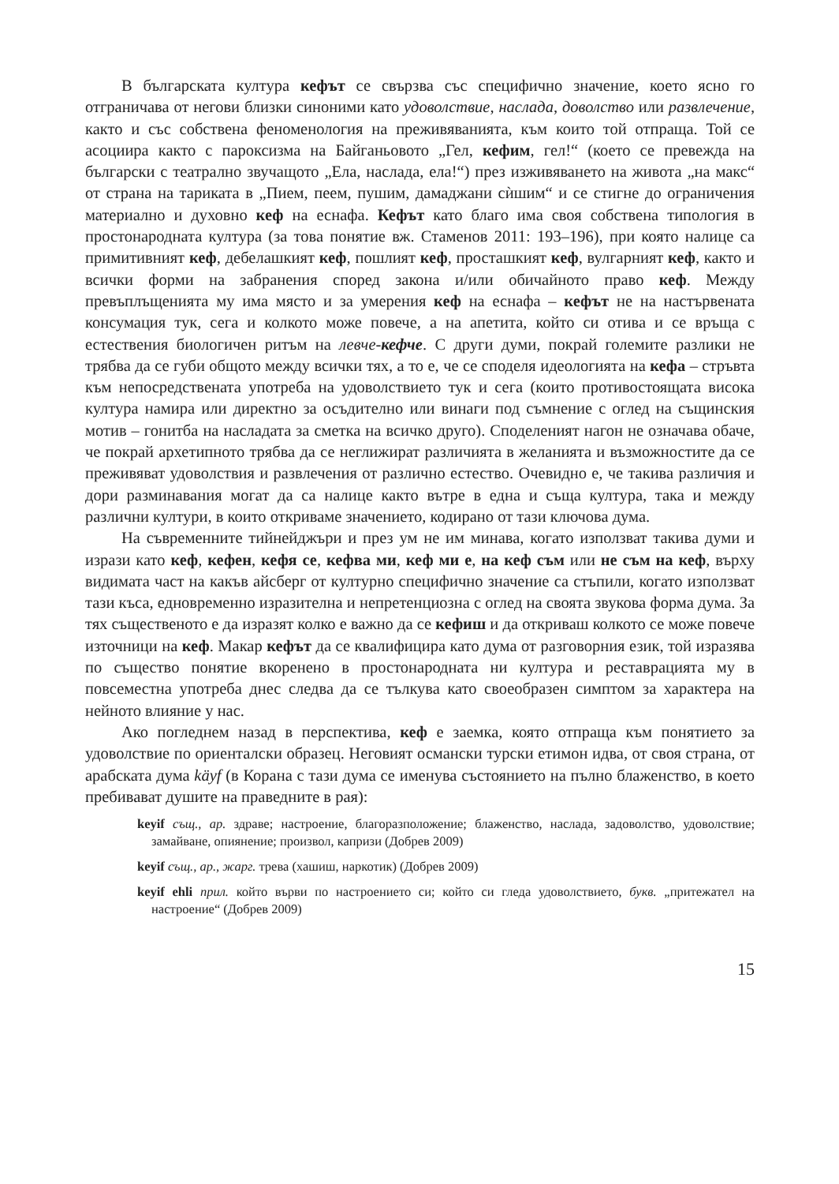В българската култура кефът се свързва със специфично значение, което ясно го отграничава от негови близки синоними като удоволствие, наслада, доволство или развлечение, както и със собствена феноменология на преживяванията, към които той отпраща. Той се асоциира както с пароксизма на Байганьовото „Гел, кефим, гел!“ (което се превежда на български с театрално звучащото „Ела, наслада, ела!“) през изживяването на живота „на макс“ от страна на тариката в „Пием, пеем, пушим, дамаджани сѝшим“ и се стигне до ограничения материално и духовно кеф на еснафа. Кефът като благо има своя собствена типология в простонародната култура (за това понятие вж. Стаменов 2011: 193–196), при която налице са примитивният кеф, дебелашкият кеф, пошлият кеф, просташкият кеф, вулгарният кеф, както и всички форми на забранения според закона и/или обичайното право кеф. Между превъплъщенията му има място и за умерения кеф на еснафа – кефът не на настървената консумация тук, сега и колкото може повече, а на апетита, който си отива и се връща с естествения биологичен ритъм на левче-кефче. С други думи, покрай големите разлики не трябва да се губи общото между всички тях, а то е, че се споделя идеологията на кефа – стръвта към непосредствената употреба на удоволствието тук и сега (които противостоящата висока култура намира или директно за осъдително или винаги под съмнение с оглед на същинския мотив – гонитба на насладата за сметка на всичко друго). Споделеният нагон не означава обаче, че покрай архетипното трябва да се неглижират различията в желанията и възможностите да се преживяват удоволствия и развлечения от различно естество. Очевидно е, че такива различия и дори разминавания могат да са налице както вътре в една и съща култура, така и между различни култури, в които откриваме значението, кодирано от тази ключова дума.
На съвременните тийнейджъри и през ум не им минава, когато използват такива думи и изрази като кеф, кефен, кефя се, кефва ми, кеф ми е, на кеф съм или не съм на кеф, върху видимата част на какъв айсберг от културно специфично значение са стъпили, когато използват тази къса, едновременно изразителна и непретенциозна с оглед на своята звукова форма дума. За тях същественото е да изразят колко е важно да се кефиш и да откриваш колкото се може повече източници на кеф. Макар кефът да се квалифицира като дума от разговорния език, той изразява по същество понятие вкоренено в простонародната ни култура и реставрацията му в повсеместна употреба днес следва да се тълкува като своеобразен симптом за характера на нейното влияние у нас.
Ако погледнем назад в перспектива, кеф е заемка, която отпраща към понятието за удоволствие по ориенталски образец. Неговият османски турски етимон идва, от своя страна, от арабската дума käyf (в Корана с тази дума се именува състоянието на пълно блаженство, в което пребивават душите на праведните в рая):
keyif същ., ар. здраве; настроение, благоразположение; блаженство, наслада, задоволство, удоволствие; замайване, опиянение; произвол, капризи (Добрев 2009)
keyif същ., ар., жарг. трева (хашиш, наркотик) (Добрев 2009)
keyif ehli прил. който върви по настроението си; който си гледа удоволствието, букв. „притежател на настроение“ (Добрев 2009)
15